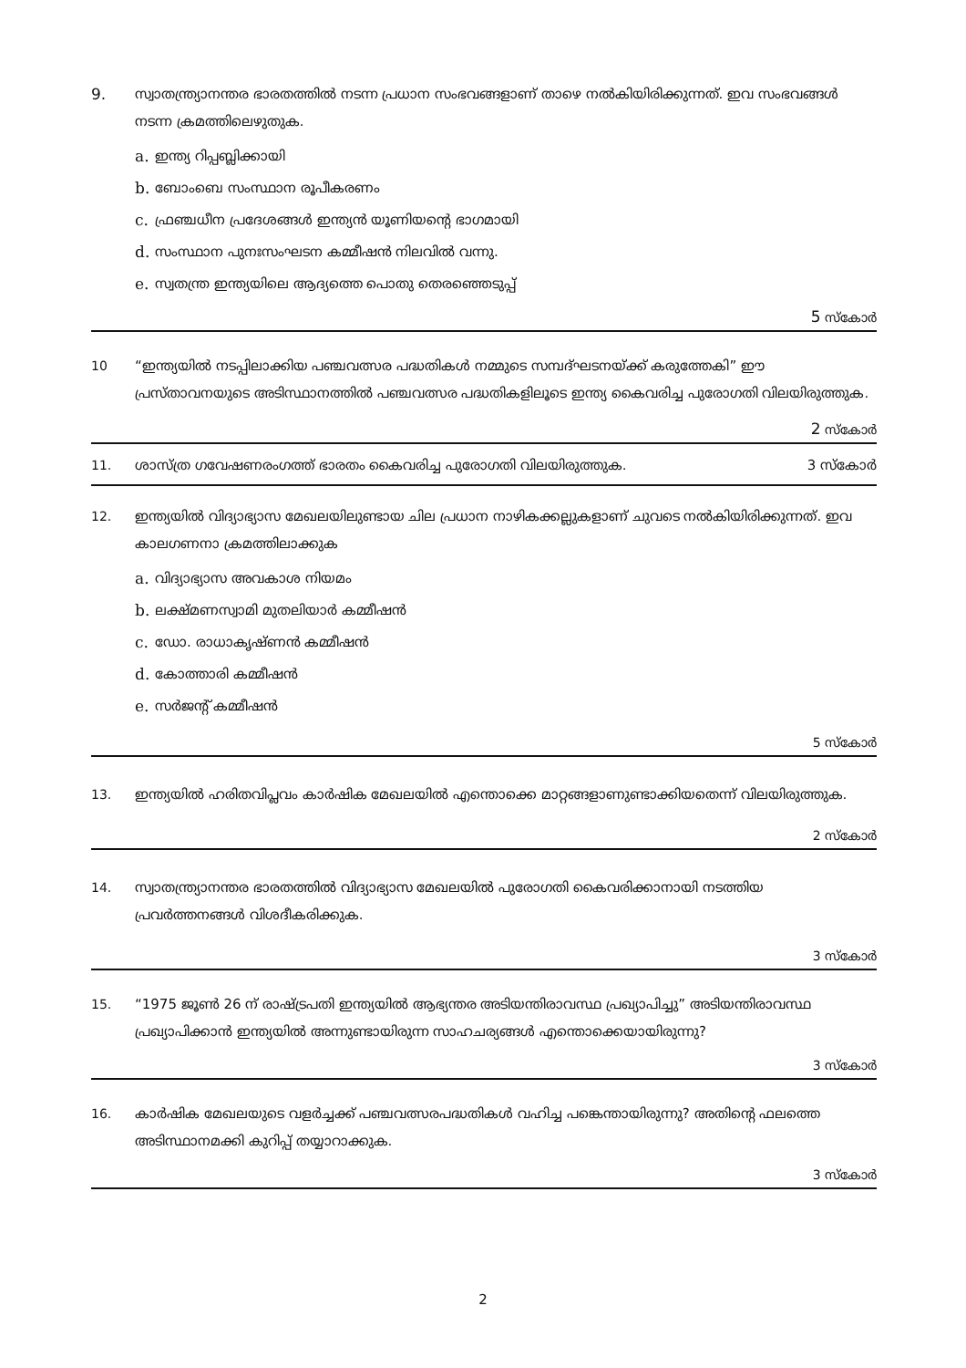9. സ്വാതന്ത്ര്യാനന്തര ഭാരതത്തിൽ നടന്ന പ്രധാന സംഭവങ്ങളാണ് താഴെ നൽകിയിരിക്കുന്നത്. ഇവ സംഭവങ്ങൾ നടന്ന ക്രമത്തിലെഴുതുക.
a. ഇന്ത്യ റിപ്പബ്ലിക്കായി
b. ബോംബെ സംസ്ഥാന രൂപീകരണം
c. ഫ്രഞ്ചധീന പ്രദേശങ്ങൾ ഇന്ത്യൻ യൂണിയന്റെ ഭാഗമായി
d. സംസ്ഥാന പുനഃസംഘടന കമ്മീഷൻ നിലവിൽ വന്നു.
e. സ്വതന്ത്ര ഇന്ത്യയിലെ ആദ്യത്തെ പൊതു തെരഞ്ഞെടുപ്പ്
5 സ്കോർ
10 “ഇന്ത്യയിൽ നടപ്പിലാക്കിയ പഞ്ചവത്സര പദ്ധതികൾ നമ്മുടെ സമ്പദ്ഘടനയ്ക്ക് കരുത്തേകി” ഈ പ്രസ്താവനയുടെ അടിസ്ഥാനത്തിൽ പഞ്ചവത്സര പദ്ധതികളിലൂടെ ഇന്ത്യ കൈവരിച്ച പുരോഗതി വിലയിരുത്തുക.
2 സ്കോർ
11. ശാസ്ത്ര ഗവേഷണരംഗത്ത് ഭാരതം കൈവരിച്ച പുരോഗതി വിലയിരുത്തുക.
3 സ്കോർ
12. ഇന്ത്യയിൽ വിദ്യാഭ്യാസ മേഖലയിലുണ്ടായ ചില പ്രധാന നാഴികക്കല്ലുകളാണ് ചുവടെ നൽകിയിരിക്കുന്നത്. ഇവ കാലഗണനാ ക്രമത്തിലാക്കുക
a. വിദ്യാഭ്യാസ അവകാശ നിയമം
b. ലക്ഷ്മണസ്വാമി മുതലിയാർ കമ്മീഷൻ
c. ഡോ. രാധാകൃഷ്ണൻ കമ്മീഷൻ
d. കോത്താരി കമ്മീഷൻ
e. സർജന്റ് കമ്മീഷൻ
5 സ്കോർ
13. ഇന്ത്യയിൽ ഹരിതവിപ്ലവം കാർഷിക മേഖലയിൽ എന്തൊക്കെ മാറ്റങ്ങളാണുണ്ടാക്കിയതെന്ന് വിലയിരുത്തുക.
2 സ്കോർ
14. സ്വാതന്ത്ര്യാനന്തര ഭാരതത്തിൽ വിദ്യാഭ്യാസ മേഖലയിൽ പുരോഗതി കൈവരിക്കാനായി നടത്തിയ പ്രവർത്തനങ്ങൾ വിശദീകരിക്കുക.
3 സ്കോർ
15. “1975 ജൂൺ 26 ന് രാഷ്ട്രപതി ഇന്ത്യയിൽ ആഭ്യന്തര അടിയന്തിരാവസ്ഥ പ്രഖ്യാപിച്ചു” അടിയന്തിരാവസ്ഥ പ്രഖ്യാപിക്കാൻ ഇന്ത്യയിൽ അന്നുണ്ടായിരുന്ന സാഹചര്യങ്ങൾ എന്തൊക്കെയായിരുന്നു?
3 സ്കോർ
16. കാർഷിക മേഖലയുടെ വളർച്ചക്ക് പഞ്ചവത്സരപദ്ധതികൾ വഹിച്ച പങ്കെന്തായിരുന്നു? അതിന്റെ ഫലത്തെ അടിസ്ഥാനമക്കി കുറിപ്പ് തയ്യാറാക്കുക.
3 സ്കോർ
2